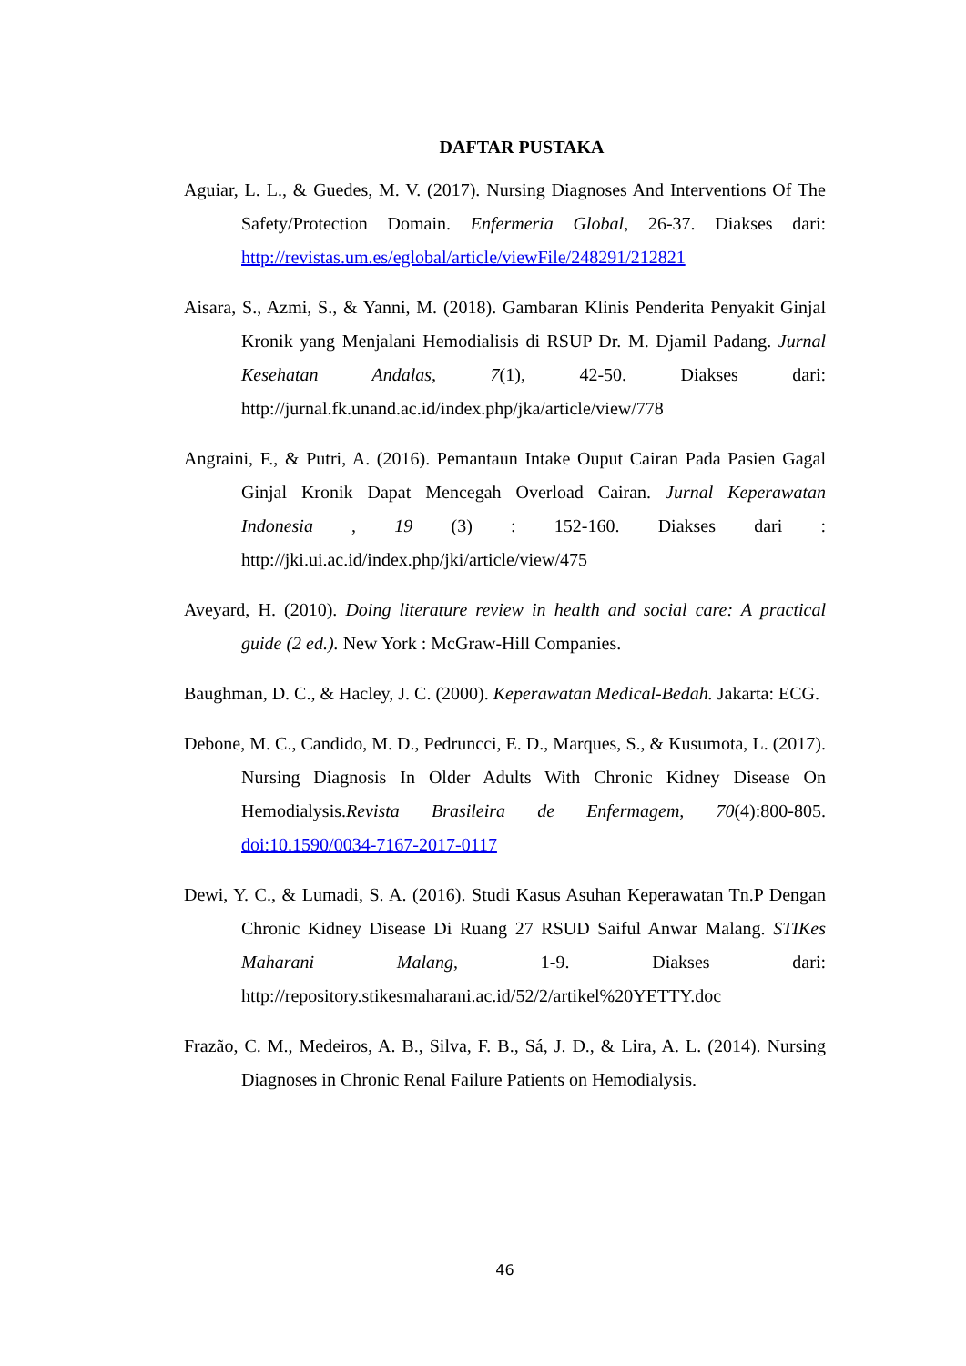DAFTAR PUSTAKA
Aguiar, L. L., & Guedes, M. V. (2017). Nursing Diagnoses And Interventions Of The Safety/Protection Domain. Enfermeria Global, 26-37. Diakses dari: http://revistas.um.es/eglobal/article/viewFile/248291/212821
Aisara, S., Azmi, S., & Yanni, M. (2018). Gambaran Klinis Penderita Penyakit Ginjal Kronik yang Menjalani Hemodialisis di RSUP Dr. M. Djamil Padang. Jurnal Kesehatan Andalas, 7(1), 42-50. Diakses dari: http://jurnal.fk.unand.ac.id/index.php/jka/article/view/778
Angraini, F., & Putri, A. (2016). Pemantaun Intake Ouput Cairan Pada Pasien Gagal Ginjal Kronik Dapat Mencegah Overload Cairan. Jurnal Keperawatan Indonesia , 19 (3) : 152-160. Diakses dari : http://jki.ui.ac.id/index.php/jki/article/view/475
Aveyard, H. (2010). Doing literature review in health and social care: A practical guide (2 ed.). New York : McGraw-Hill Companies.
Baughman, D. C., & Hacley, J. C. (2000). Keperawatan Medical-Bedah. Jakarta: ECG.
Debone, M. C., Candido, M. D., Pedruncci, E. D., Marques, S., & Kusumota, L. (2017). Nursing Diagnosis In Older Adults With Chronic Kidney Disease On Hemodialysis.Revista Brasileira de Enfermagem, 70(4):800-805. doi:10.1590/0034-7167-2017-0117
Dewi, Y. C., & Lumadi, S. A. (2016). Studi Kasus Asuhan Keperawatan Tn.P Dengan Chronic Kidney Disease Di Ruang 27 RSUD Saiful Anwar Malang. STIKes Maharani Malang, 1-9. Diakses dari: http://repository.stikesmaharani.ac.id/52/2/artikel%20YETTY.doc
Frazão, C. M., Medeiros, A. B., Silva, F. B., Sá, J. D., & Lira, A. L. (2014). Nursing Diagnoses in Chronic Renal Failure Patients on Hemodialysis.
46